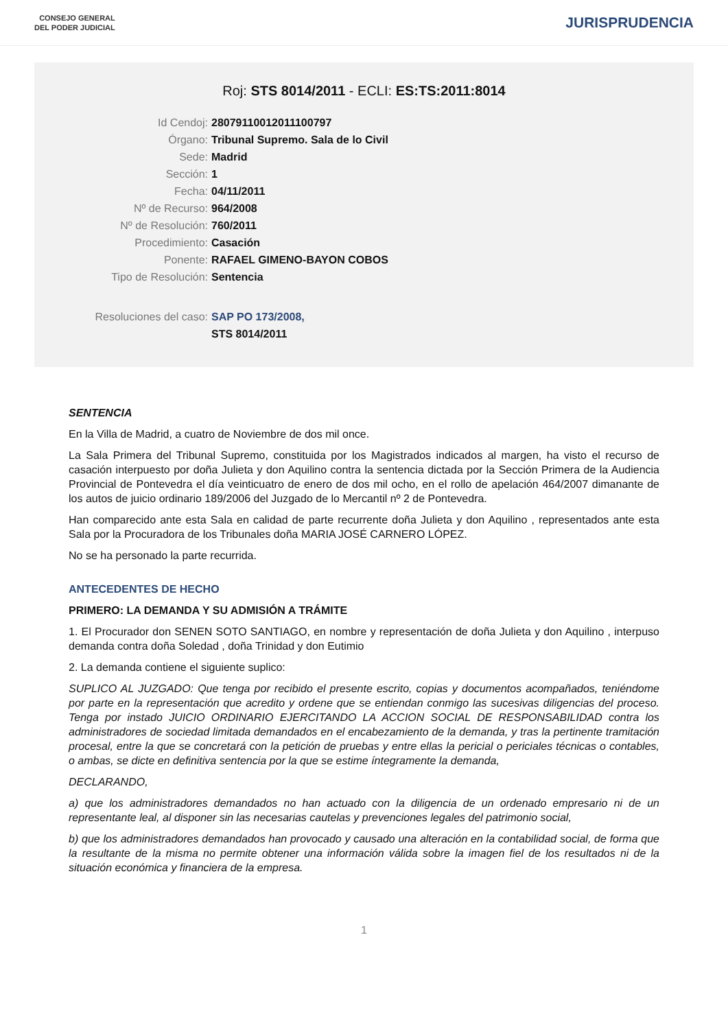CONSEJO GENERAL
DEL PODER JUDICIAL
JURISPRUDENCIA
Roj: STS 8014/2011 - ECLI: ES:TS:2011:8014
Id Cendoj: 28079110012011100797
Órgano: Tribunal Supremo. Sala de lo Civil
Sede: Madrid
Sección: 1
Fecha: 04/11/2011
Nº de Recurso: 964/2008
Nº de Resolución: 760/2011
Procedimiento: Casación
Ponente: RAFAEL GIMENO-BAYON COBOS
Tipo de Resolución: Sentencia
Resoluciones del caso: SAP PO 173/2008,
STS 8014/2011
SENTENCIA
En la Villa de Madrid, a cuatro de Noviembre de dos mil once.
La Sala Primera del Tribunal Supremo, constituida por los Magistrados indicados al margen, ha visto el recurso de casación interpuesto por doña Julieta y don Aquilino contra la sentencia dictada por la Sección Primera de la Audiencia Provincial de Pontevedra el día veinticuatro de enero de dos mil ocho, en el rollo de apelación 464/2007 dimanante de los autos de juicio ordinario 189/2006 del Juzgado de lo Mercantil nº 2 de Pontevedra.
Han comparecido ante esta Sala en calidad de parte recurrente doña Julieta y don Aquilino , representados ante esta Sala por la Procuradora de los Tribunales doña MARIA JOSÉ CARNERO LÓPEZ.
No se ha personado la parte recurrida.
ANTECEDENTES DE HECHO
PRIMERO: LA DEMANDA Y SU ADMISIÓN A TRÁMITE
1. El Procurador don SENEN SOTO SANTIAGO, en nombre y representación de doña Julieta y don Aquilino , interpuso demanda contra doña Soledad , doña Trinidad y don Eutimio
2. La demanda contiene el siguiente suplico:
SUPLICO AL JUZGADO: Que tenga por recibido el presente escrito, copias y documentos acompañados, teniéndome por parte en la representación que acredito y ordene que se entiendan conmigo las sucesivas diligencias del proceso. Tenga por instado JUICIO ORDINARIO EJERCITANDO LA ACCION SOCIAL DE RESPONSABILIDAD contra los administradores de sociedad limitada demandados en el encabezamiento de la demanda, y tras la pertinente tramitación procesal, entre la que se concretará con la petición de pruebas y entre ellas la pericial o periciales técnicas o contables, o ambas, se dicte en definitiva sentencia por la que se estime íntegramente la demanda,
DECLARANDO,
a) que los administradores demandados no han actuado con la diligencia de un ordenado empresario ni de un representante leal, al disponer sin las necesarias cautelas y prevenciones legales del patrimonio social,
b) que los administradores demandados han provocado y causado una alteración en la contabilidad social, de forma que la resultante de la misma no permite obtener una información válida sobre la imagen fiel de los resultados ni de la situación económica y financiera de la empresa.
1